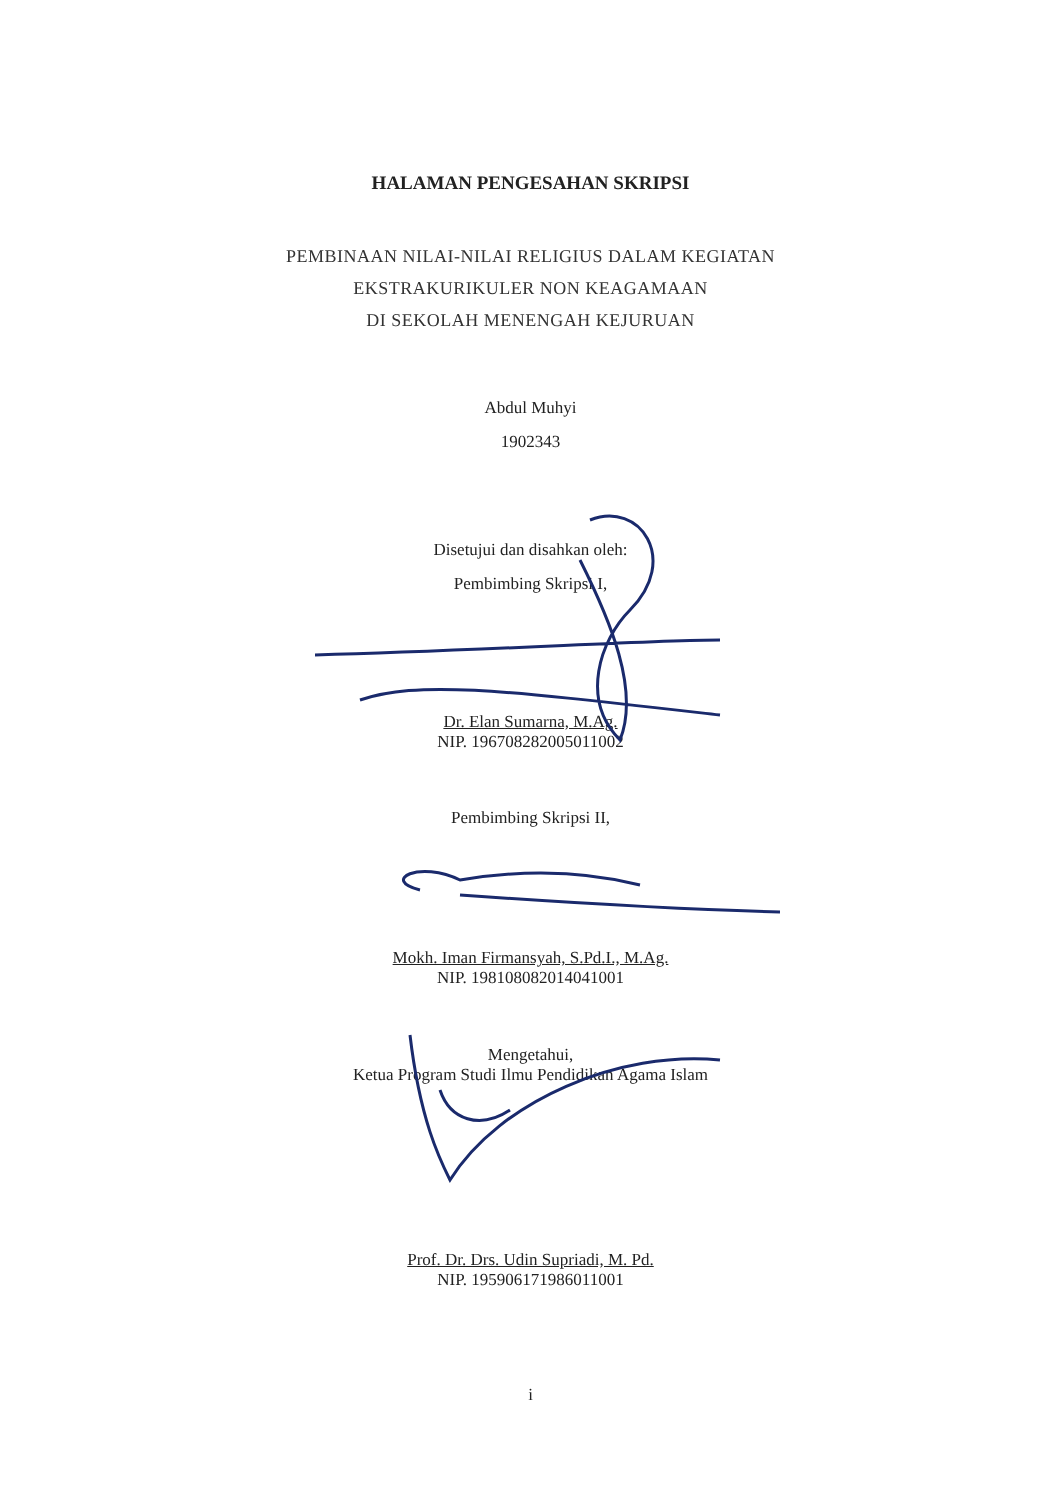HALAMAN PENGESAHAN SKRIPSI
PEMBINAAN NILAI-NILAI RELIGIUS DALAM KEGIATAN
EKSTRAKURIKULER NON KEAGAMAAN
DI SEKOLAH MENENGAH KEJURUAN
Abdul Muhyi
1902343
Disetujui dan disahkan oleh:
Pembimbing Skripsi I,
Dr. Elan Sumarna, M.Ag.
NIP. 196708282005011002
Pembimbing Skripsi II,
Mokh. Iman Firmansyah, S.Pd.I., M.Ag.
NIP. 198108082014041001
Mengetahui,
Ketua Program Studi Ilmu Pendidikan Agama Islam
Prof. Dr. Drs. Udin Supriadi, M. Pd.
NIP. 195906171986011001
i